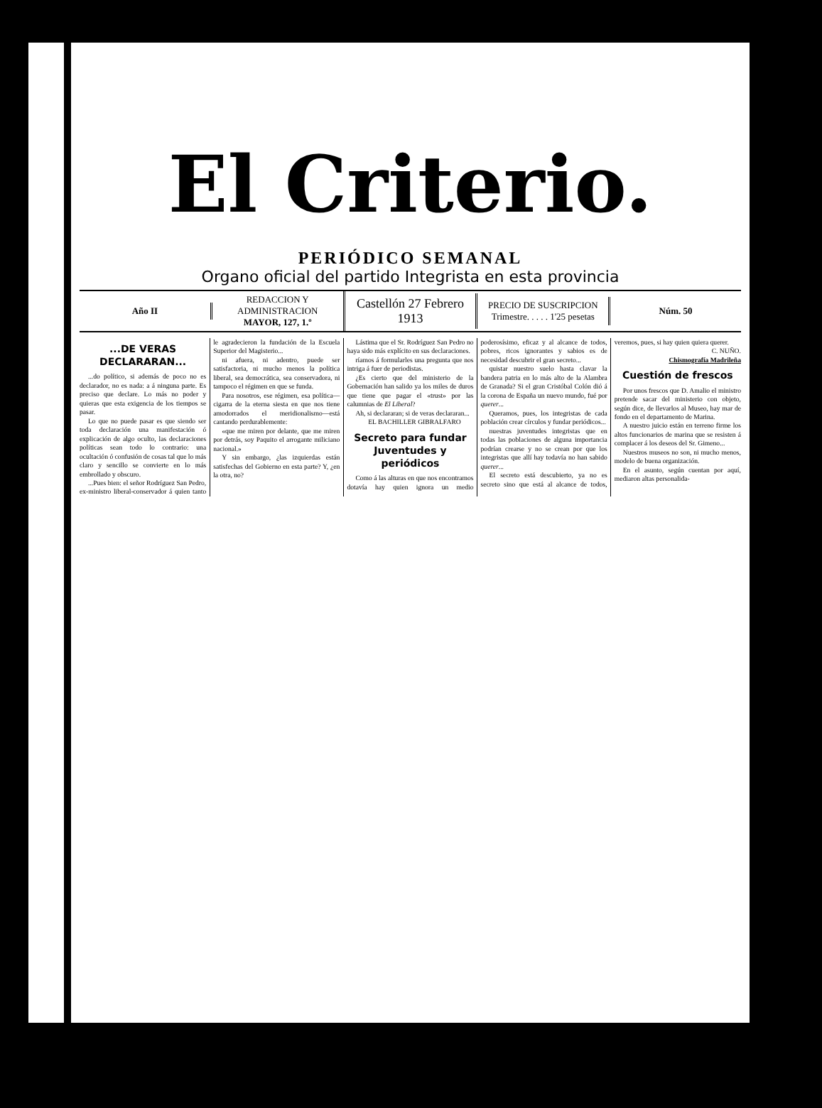El Criterio.
PERIÓDICO SEMANAL
Organo oficial del partido Integrista en esta provincia
Año II
REDACCION Y ADMINISTRACION
MAYOR, 127, 1.º
Castellón 27 Febrero 1913
PRECIO DE SUSCRIPCION
Trimestre. . . . . 1'25 pesetas
Núm. 50
...DE VERAS DECLARARAN...
...do político, si además de poco no es declarador, no es nada: a á ninguna parte. Es preciso que declare. Lo más no poder y quieras que esta exigencia de los tiempos se pasar.
Lo que no puede pasar es que siendo ser toda declaración una manifestación ó explicación de algo oculto, las declaraciones políticas sean todo lo contrario: una ocultación ó confusión de cosas tal que lo más claro y sencillo se convierte en lo más embrollado y obscuro.
...Pues bien: el señor Rodríguez San Pedro, ex-ministro liberal-conservador á quien tanto le agradecieron la fundación de la Escuela Superior del Magisterio...
ni afuera, ni adentro, puede ser satisfactoria, ni mucho menos la política liberal, sea democrática, sea conservadora, ni tampoco el régimen en que se funda.
Para nosotros, ese régimen, esa política—cigarra de la eterna siesta en que nos tiene amodorrados el meridionalismo—está cantando perdurablemente:
«que me miren por delante, que me miren por detrás, soy Paquito el arrogante miliciano nacional.»
Y sin embargo, ¿las izquierdas están satisfechas del Gobierno en esta parte? Y, ¿en la otra, no?
Lástima que el Sr. Rodríguez San Pedro no haya sido más explícito en sus declaraciones.
ríamos á formularles una pregunta que nos intriga á fuer de periodistas.
¿Es cierto que del ministerio de la Gobernación han salido ya los miles de duros que tiene que pagar el «trust» por las calumnias de El Liberal?
Ah, si declararan; si de veras declararan...
EL BACHILLER GIBRALFARO
Secreto para fundar Juventudes y periódicos
Como á las alturas en que nos encontramos dotavía hay quien ignora un medio poderosísimo, eficaz y al alcance de todos, pobres, ricos ignorantes y sabios es de necesidad descubrir el gran secreto...
quistar nuestro suelo hasta clavar la bandera patria en lo más alto de la Alambra de Granada? Si el gran Cristóbal Colón dió á la corona de España un nuevo mundo, fué por querer...
Queramos, pues, los integristas de cada población crear círculos y fundar periódicos...
nuestras juventudes integristas que en todas las poblaciones de alguna importancia podrían crearse y no se crean por que los integristas que allí hay todavía no han sabido querer...
El secreto está descubierto, ya no es secreto sino que está al alcance de todos, veremos, pues, si hay quien quiera querer.
C. NUÑO.
Chismografía Madrileña
Cuestión de frescos
Por unos frescos que D. Amalio el ministro pretende sacar del ministerio con objeto, según dice, de llevarlos al Museo, hay mar de fondo en el departamento de Marina.
A nuestro juicio están en terreno firme los altos funcionarios de marina que se resisten á complacer á los deseos del Sr. Gimeno...
Nuestros museos no son, ni mucho menos, modelo de buena organización.
En el asunto, según cuentan por aquí, mediaron altas personalida-